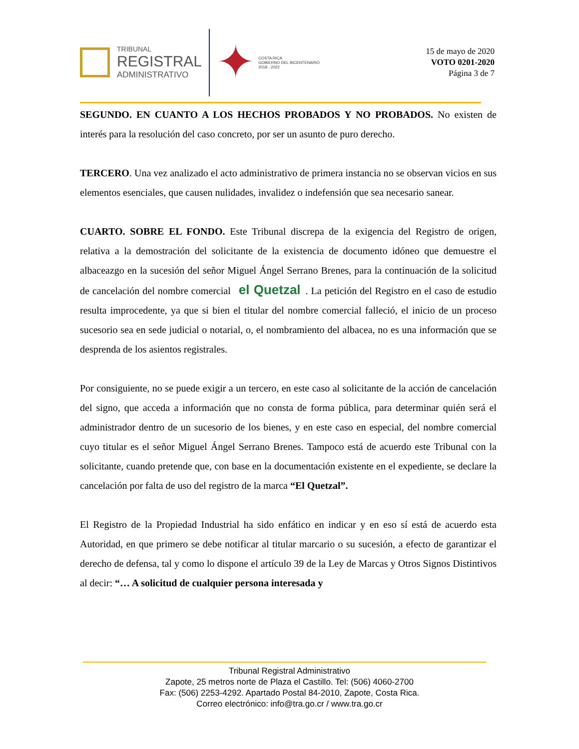TRIBUNAL
REGISTRAL
ADMINISTRATIVO
✦
COSTA RICA
GOBIERNO DEL BICENTENARIO
2018 - 2022
15 de mayo de 2020
VOTO 0201-2020
Página 3 de 7
SEGUNDO. EN CUANTO A LOS HECHOS PROBADOS Y NO PROBADOS. No existen de interés para la resolución del caso concreto, por ser un asunto de puro derecho.
TERCERO. Una vez analizado el acto administrativo de primera instancia no se observan vicios en sus elementos esenciales, que causen nulidades, invalidez o indefensión que sea necesario sanear.
CUARTO. SOBRE EL FONDO. Este Tribunal discrepa de la exigencia del Registro de origen, relativa a la demostración del solicitante de la existencia de documento idóneo que demuestre el albaceazgo en la sucesión del señor Miguel Ángel Serrano Brenes, para la continuación de la solicitud de cancelación del nombre comercial el Quetzal. La petición del Registro en el caso de estudio resulta improcedente, ya que si bien el titular del nombre comercial falleció, el inicio de un proceso sucesorio sea en sede judicial o notarial, o, el nombramiento del albacea, no es una información que se desprenda de los asientos registrales.
Por consiguiente, no se puede exigir a un tercero, en este caso al solicitante de la acción de cancelación del signo, que acceda a información que no consta de forma pública, para determinar quién será el administrador dentro de un sucesorio de los bienes, y en este caso en especial, del nombre comercial cuyo titular es el señor Miguel Ángel Serrano Brenes. Tampoco está de acuerdo este Tribunal con la solicitante, cuando pretende que, con base en la documentación existente en el expediente, se declare la cancelación por falta de uso del registro de la marca “El Quetzal”.
El Registro de la Propiedad Industrial ha sido enfático en indicar y en eso sí está de acuerdo esta Autoridad, en que primero se debe notificar al titular marcario o su sucesión, a efecto de garantizar el derecho de defensa, tal y como lo dispone el artículo 39 de la Ley de Marcas y Otros Signos Distintivos al decir: “… A solicitud de cualquier persona interesada y
Tribunal Registral Administrativo
Zapote, 25 metros norte de Plaza el Castillo. Tel: (506) 4060-2700
Fax: (506) 2253-4292. Apartado Postal 84-2010, Zapote, Costa Rica.
Correo electrónico: info@tra.go.cr / www.tra.go.cr